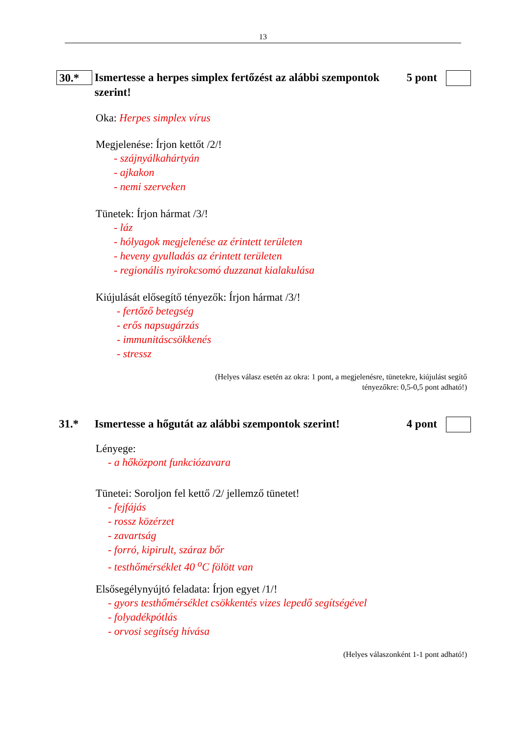13
30.*
Ismertesse a herpes simplex fertőzést az alábbi szempontok szerint!
5 pont
Oka: Herpes simplex vírus
Megjelenése: Írjon kettőt /2/!
- szájnyálkahártyán
- ajkakon
- nemi szerveken
Tünetek: Írjon hármat /3/!
- láz
- hólyagok megjelenése az érintett területen
- heveny gyulladás az érintett területen
- regionális nyirokcsomó duzzanat kialakulása
Kiújulását elősegítő tényezők: Írjon hármat /3/!
- fertőző betegség
- erős napsugárzás
- immunitáscsökkenés
- stressz
(Helyes válasz esetén az okra: 1 pont, a megjelenésre, tünetekre, kiújulást segítő
tényezőkre: 0,5-0,5 pont adható!)
31.*
Ismertesse a hőgutát az alábbi szempontok szerint!
4 pont
Lényege:
- a hőközpont funkciózavara
Tünetei: Soroljon fel kettő /2/ jellemző tünetet!
- fejfájás
- rossz közérzet
- zavartság
- forró, kipirult, száraz bőr
- testhőmérséklet 40 <sup>o</sup>C fölött van
Elsősegélynyújtó feladata: Írjon egyet /1/!
- gyors testhőmérséklet csökkentés vizes lepedő segítségével
- folyadékpótlás
- orvosi segítség hívása
(Helyes válaszonként 1-1 pont adható!)